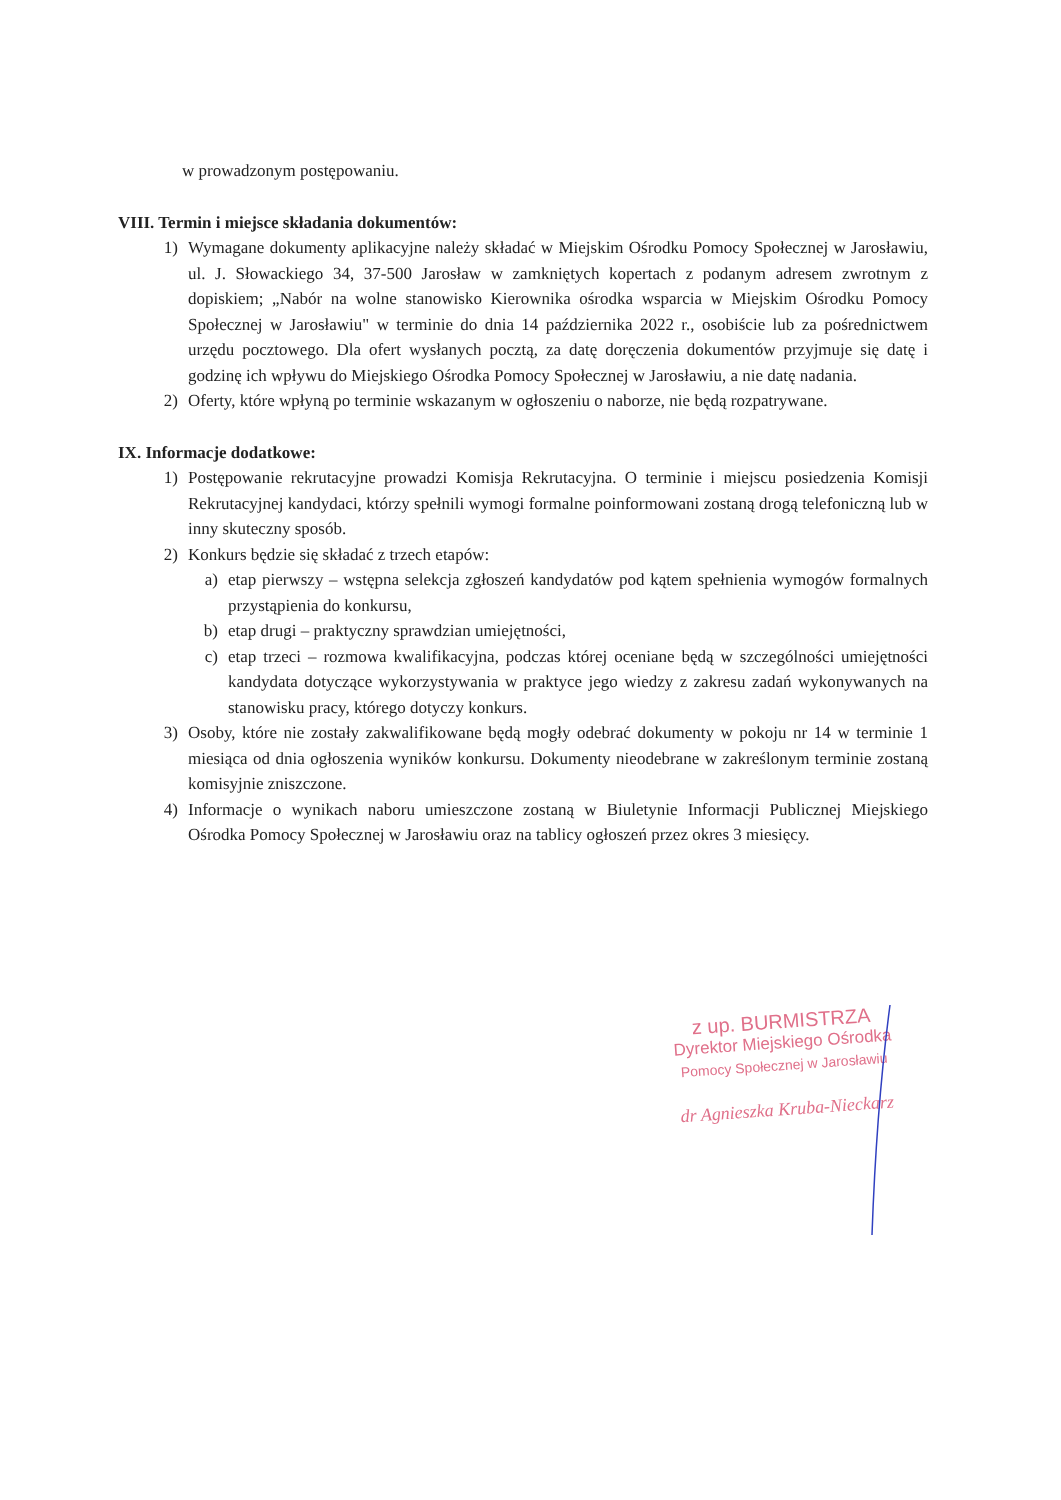w prowadzonym postępowaniu.
VIII. Termin i miejsce składania dokumentów:
1) Wymagane dokumenty aplikacyjne należy składać w Miejskim Ośrodku Pomocy Społecznej w Jarosławiu, ul. J. Słowackiego 34, 37-500 Jarosław w zamkniętych kopertach z podanym adresem zwrotnym z dopiskiem; „Nabór na wolne stanowisko Kierownika ośrodka wsparcia w Miejskim Ośrodku Pomocy Społecznej w Jarosławiu" w terminie do dnia 14 października 2022 r., osobiście lub za pośrednictwem urzędu pocztowego. Dla ofert wysłanych pocztą, za datę doręczenia dokumentów przyjmuje się datę i godzinę ich wpływu do Miejskiego Ośrodka Pomocy Społecznej w Jarosławiu, a nie datę nadania.
2) Oferty, które wpłyną po terminie wskazanym w ogłoszeniu o naborze, nie będą rozpatrywane.
IX. Informacje dodatkowe:
1) Postępowanie rekrutacyjne prowadzi Komisja Rekrutacyjna. O terminie i miejscu posiedzenia Komisji Rekrutacyjnej kandydaci, którzy spełnili wymogi formalne poinformowani zostaną drogą telefoniczną lub w inny skuteczny sposób.
2) Konkurs będzie się składać z trzech etapów:
a) etap pierwszy – wstępna selekcja zgłoszeń kandydatów pod kątem spełnienia wymogów formalnych przystąpienia do konkursu,
b) etap drugi – praktyczny sprawdzian umiejętności,
c) etap trzeci – rozmowa kwalifikacyjna, podczas której oceniane będą w szczególności umiejętności kandydata dotyczące wykorzystywania w praktyce jego wiedzy z zakresu zadań wykonywanych na stanowisku pracy, którego dotyczy konkurs.
3) Osoby, które nie zostały zakwalifikowane będą mogły odebrać dokumenty w pokoju nr 14 w terminie 1 miesiąca od dnia ogłoszenia wyników konkursu. Dokumenty nieodebrane w zakreślonym terminie zostaną komisyjnie zniszczone.
4) Informacje o wynikach naboru umieszczone zostaną w Biuletynie Informacji Publicznej Miejskiego Ośrodka Pomocy Społecznej w Jarosławiu oraz na tablicy ogłoszeń przez okres 3 miesięcy.
z up. BURMISTRZA
Dyrektor Miejskiego Ośrodka
Pomocy Społecznej w Jarosławiu
dr Agnieszka Kruba-Nieckarz